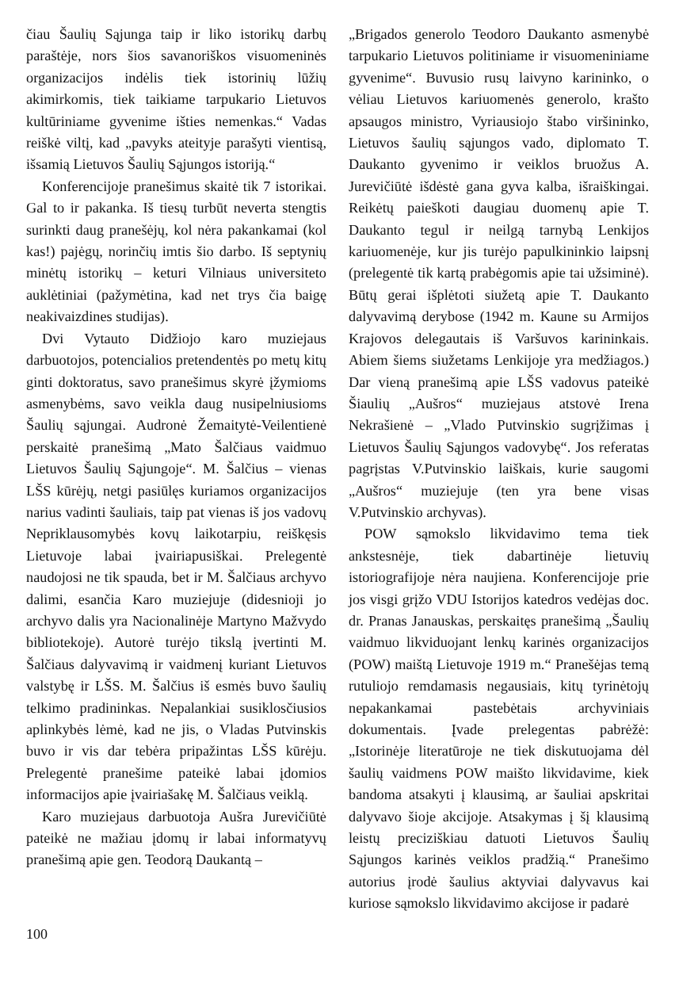čiau Šaulių Sąjunga taip ir liko istorikų darbų paraštėje, nors šios savanoriškos visuomeninės organizacijos indėlis tiek istorinių lūžių akimirkomis, tiek taikiame tarpukario Lietuvos kultūriniame gyvenime išties nemenkas.“ Vadas reiškė viltį, kad „pavyks ateityje parašyti vientisą, išsamią Lietuvos Šaulių Sąjungos istoriją.“
Konferencijoje pranešimus skaitė tik 7 istorikai. Gal to ir pakanka. Iš tiesų turbūt neverta stengtis surinkti daug pranešėjų, kol nėra pakankamai (kol kas!) pajėgų, norinčių imtis šio darbo. Iš septynių minėtų istorikų – keturi Vilniaus universiteto auklėtiniai (pažymėtina, kad net trys čia baigę neakivaizdines studijas).
Dvi Vytauto Didžiojo karo muziejaus darbuotojos, potencialios pretendentės po metų kitų ginti doktoratus, savo pranešimus skyrė įžymioms asmenybėms, savo veikla daug nusipelniusioms Šaulių sąjungai. Audronė Žemaitytė-Veilentienė perskaitė pranešimą „Mato Šalčiaus vaidmuo Lietuvos Šaulių Sąjungoje“. M. Šalčius – vienas LŠS kūrėjų, netgi pasiūlęs kuriamos organizacijos narius vadinti šauliais, taip pat vienas iš jos vadovų Nepriklausomybės kovų laikotarpiu, reiškęsis Lietuvoje labai įvairiapusiškai. Prelegentė naudojosi ne tik spauda, bet ir M. Šalčiaus archyvo dalimi, esančia Karo muziejuje (didesnioji jo archyvo dalis yra Nacionalinėje Martyno Mažvydo bibliotekoje). Autorė turėjo tikslą įvertinti M. Šalčiaus dalyvavimą ir vaidmenį kuriant Lietuvos valstybę ir LŠS. M. Šalčius iš esmės buvo šaulių telkimo pradininkas. Nepalankiai susiklosčiusios aplinkybės lėmė, kad ne jis, o Vladas Putvinskis buvo ir vis dar tebėra pripažintas LŠS kūrėju. Prelegentė pranešime pateikė labai įdomios informacijos apie įvairiašakę M. Šalčiaus veiklą.
Karo muziejaus darbuotoja Aušra Jurevičiūtė pateikė ne mažiau įdomų ir labai informatyvų pranešimą apie gen. Teodorą Daukantą –
„Brigados generolo Teodoro Daukanto asmenybė tarpukario Lietuvos politiniame ir visuomeniniame gyvenime“. Buvusio rusų laivyno karininko, o vėliau Lietuvos kariuomenės generolo, krašto apsaugos ministro, Vyriausiojo štabo viršininko, Lietuvos šaulių sąjungos vado, diplomato T. Daukanto gyvenimo ir veiklos bruožus A. Jurevičiūtė išdėstė gana gyva kalba, išraiškingai. Reikėtų paieškoti daugiau duomenų apie T. Daukanto tegul ir neilgą tarnybą Lenkijos kariuomenėje, kur jis turėjo papulkininkio laipsnį (prelegentė tik kartą prabėgomis apie tai užsiminė). Būtų gerai išplėtoti siužetą apie T. Daukanto dalyvavimą derybose (1942 m. Kaune su Armijos Krajovos delegautais iš Varšuvos karininkais. Abiem šiems siužetams Lenkijoje yra medžiagos.) Dar vieną pranešimą apie LŠS vadovus pateikė Šiaulių „Aušros“ muziejaus atstovė Irena Nekrašienė – „Vlado Putvinskio sugrįžimas į Lietuvos Šaulių Sąjungos vadovybę“. Jos referatas pagrįstas V.Putvinskio laiškais, kurie saugomi „Aušros“ muziejuje (ten yra bene visas V.Putvinskio archyvas).
POW sąmokslo likvidavimo tema tiek ankstesnėje, tiek dabartinėje lietuvių istoriografijoje nėra naujiena. Konferencijoje prie jos visgi grįžo VDU Istorijos katedros vedėjas doc. dr. Pranas Janauskas, perskaitęs pranešimą „Šaulių vaidmuo likviduojant lenkų karinės organizacijos (POW) maištą Lietuvoje 1919 m.“ Pranešėjas temą rutuliojo remdamasis negausiais, kitų tyrinėtojų nepakankamai pastebėtais archyviniais dokumentais. Įvade prelegentas pabrėžė: „Istorinėje literatūroje ne tiek diskutuojama dėl šaulių vaidmens POW maišto likvidavime, kiek bandoma atsakyti į klausimą, ar šauliai apskritai dalyvavo šioje akcijoje. Atsakymas į šį klausimą leistų preciziškiau datuoti Lietuvos Šaulių Sąjungos karinės veiklos pradžią.“ Pranešimo autorius įrodė šaulius aktyviai dalyvavus kai kuriose sąmokslo likvidavimo akcijose ir padarė
100